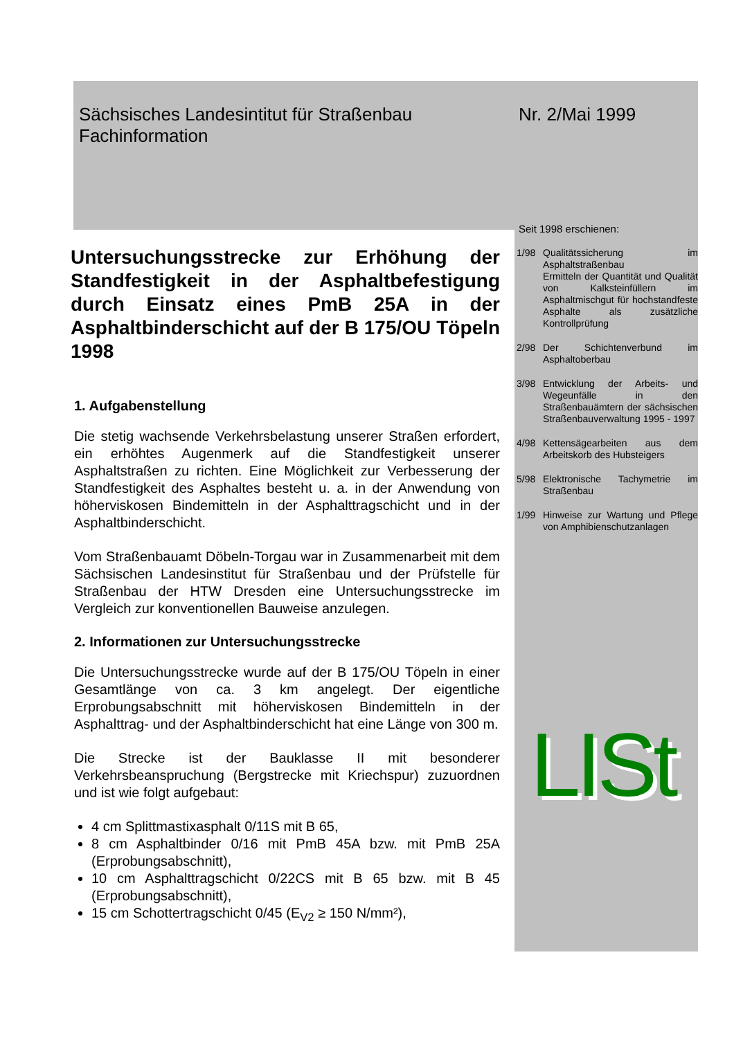Sächsisches Landesintitut für Straßenbau
Fachinformation
Nr. 2/Mai 1999
Seit 1998 erschienen:
Untersuchungsstrecke zur Erhöhung der Standfestigkeit in der Asphaltbefestigung durch Einsatz eines PmB 25A in der Asphaltbinderschicht auf der B 175/OU Töpeln 1998
1. Aufgabenstellung
Die stetig wachsende Verkehrsbelastung unserer Straßen erfordert, ein erhöhtes Augenmerk auf die Standfestigkeit unserer Asphaltstraßen zu richten. Eine Möglichkeit zur Verbesserung der Standfestigkeit des Asphaltes besteht u. a. in der Anwendung von höherviskosen Bindemitteln in der Asphalttragschicht und in der Asphaltbinderschicht.
Vom Straßenbauamt Döbeln-Torgau war in Zusammenarbeit mit dem Sächsischen Landesinstitut für Straßenbau und der Prüfstelle für Straßenbau der HTW Dresden eine Untersuchungsstrecke im Vergleich zur konventionellen Bauweise anzulegen.
2. Informationen zur Untersuchungsstrecke
Die Untersuchungsstrecke wurde auf der B 175/OU Töpeln in einer Gesamtlänge von ca. 3 km angelegt. Der eigentliche Erprobungsabschnitt mit höherviskosen Bindemitteln in der Asphalttrag- und der Asphaltbinderschicht hat eine Länge von 300 m.
Die Strecke ist der Bauklasse II mit besonderer Verkehrsbeanspruchung (Bergstrecke mit Kriechspur) zuzuordnen und ist wie folgt aufgebaut:
4 cm Splittmastixasphalt 0/11S mit B 65,
8 cm Asphaltbinder 0/16 mit PmB 45A bzw. mit PmB 25A (Erprobungsabschnitt),
10 cm Asphalttragschicht 0/22CS mit B 65 bzw. mit B 45 (Erprobungsabschnitt),
15 cm Schottertragschicht 0/45 (E<sub>V2</sub> ≥ 150 N/mm²),
1/98 Qualitätssicherung im Asphaltstraßenbau
Ermitteln der Quantität und Qualität von Kalksteinfüllern im Asphaltmischgut für hochstandfeste Asphalte als zusätzliche Kontrollprüfung
2/98 Der Schichtenverbund im Asphaltoberbau
3/98 Entwicklung der Arbeits- und Wegeunfälle in den Straßenbauämtern der sächsischen Straßenbauverwaltung 1995 - 1997
4/98 Kettensägearbeiten aus dem Arbeitskorb des Hubsteigers
5/98 Elektronische Tachymetrie im Straßenbau
1/99 Hinweise zur Wartung und Pflege von Amphibienschutzanlagen
LISt